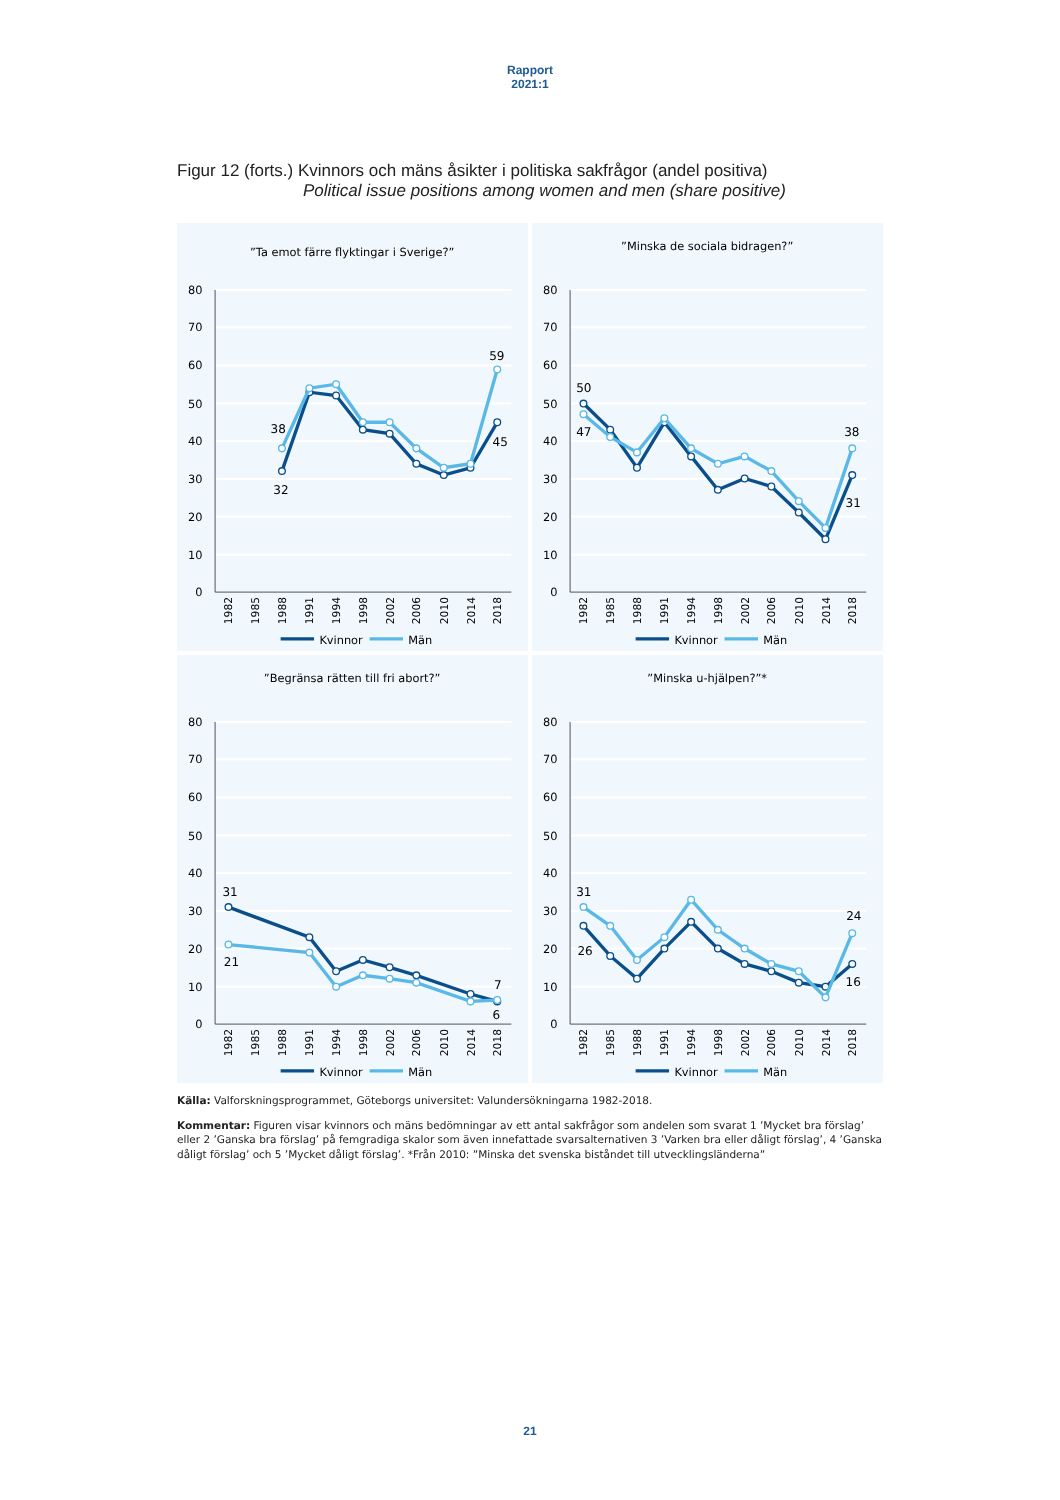Rapport
2021:1
Figur 12 (forts.) Kvinnors och mäns åsikter i politiska sakfrågor (andel positiva)
Political issue positions among women and men (share positive)
”Ta emot färre flyktingar i Sverige?”
80
70
60
50
40
30
20
10
0
1982
1985
1988
1991
1994
1998
2002
2006
2010
2014
2018
38
32
59
45
Kvinnor
Män
”Minska de sociala bidragen?”
80
70
60
50
40
30
20
10
0
1982
1985
1988
1991
1994
1998
2002
2006
2010
2014
2018
50
47
38
31
Kvinnor
Män
”Begränsa rätten till fri abort?”
80
70
60
50
40
30
20
10
0
1982
1985
1988
1991
1994
1998
2002
2006
2010
2014
2018
31
21
7
6
Kvinnor
Män
”Minska u-hjälpen?”*
80
70
60
50
40
30
20
10
0
1982
1985
1988
1991
1994
1998
2002
2006
2010
2014
2018
31
26
24
16
Kvinnor
Män
Källa: Valforskningsprogrammet, Göteborgs universitet: Valundersökningarna 1982-2018.
Kommentar: Figuren visar kvinnors och mäns bedömningar av ett antal sakfrågor som andelen som svarat 1 ’Mycket bra förslag’ eller 2 ’Ganska bra förslag’ på femgradiga skalor som även innefattade svarsalternativen 3 ’Varken bra eller dåligt förslag’, 4 ’Ganska dåligt förslag’ och 5 ’Mycket dåligt förslag’. *Från 2010: ”Minska det svenska biståndet till utvecklingsländerna”
21